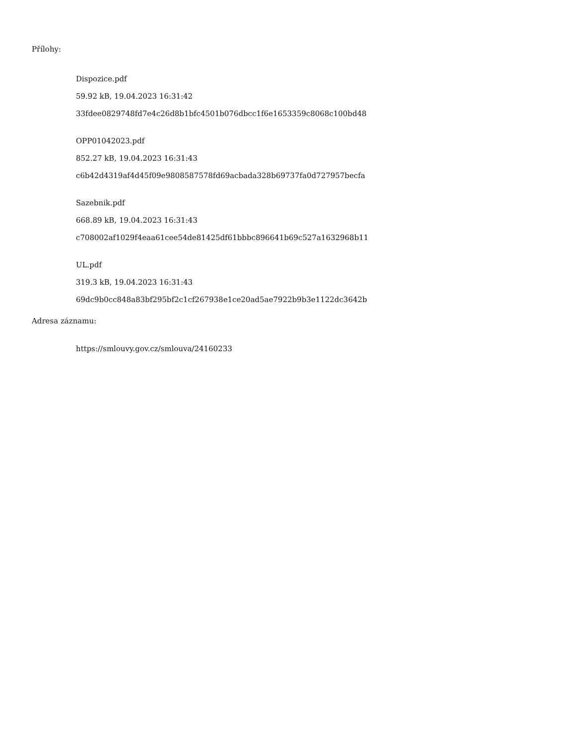Přílohy:
Dispozice.pdf
59.92 kB, 19.04.2023 16:31:42
33fdee0829748fd7e4c26d8b1bfc4501b076dbcc1f6e1653359c8068c100bd48
OPP01042023.pdf
852.27 kB, 19.04.2023 16:31:43
c6b42d4319af4d45f09e9808587578fd69acbada328b69737fa0d727957becfa
Sazebnik.pdf
668.89 kB, 19.04.2023 16:31:43
c708002af1029f4eaa61cee54de81425df61bbbc896641b69c527a1632968b11
UL.pdf
319.3 kB, 19.04.2023 16:31:43
69dc9b0cc848a83bf295bf2c1cf267938e1ce20ad5ae7922b9b3e1122dc3642b
Adresa záznamu:
https://smlouvy.gov.cz/smlouva/24160233